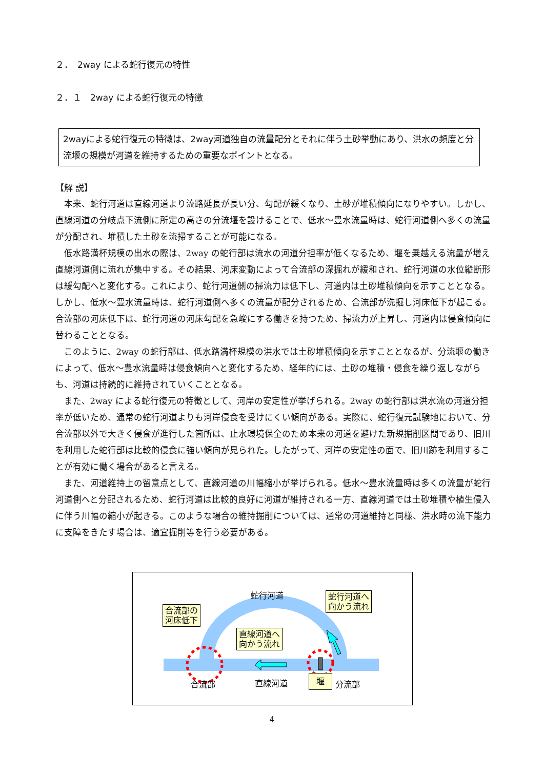２．　2way による蛇行復元の特性
２．１　2way による蛇行復元の特徴
2wayによる蛇行復元の特徴は、2way河道独自の流量配分とそれに伴う土砂挙動にあり、洪水の頻度と分流堰の規模が河道を維持するための重要なポイントとなる。
【解 説】
本来、蛇行河道は直線河道より流路延長が長い分、勾配が緩くなり、土砂が堆積傾向になりやすい。しかし、直線河道の分岐点下流側に所定の高さの分流堰を設けることで、低水～豊水流量時は、蛇行河道側へ多くの流量が分配され、堆積した土砂を流掃することが可能になる。
低水路満杯規模の出水の際は、2way の蛇行部は流水の河道分担率が低くなるため、堰を乗越える流量が増え直線河道側に流れが集中する。その結果、河床変動によって合流部の深掘れが緩和され、蛇行河道の水位縦断形は緩勾配へと変化する。これにより、蛇行河道側の掃流力は低下し、河道内は土砂堆積傾向を示すこととなる。しかし、低水～豊水流量時は、蛇行河道側へ多くの流量が配分されるため、合流部が洗掘し河床低下が起こる。合流部の河床低下は、蛇行河道の河床勾配を急峻にする働きを持つため、掃流力が上昇し、河道内は侵食傾向に替わることとなる。
このように、2way の蛇行部は、低水路満杯規模の洪水では土砂堆積傾向を示すこととなるが、分流堰の働きによって、低水～豊水流量時は侵食傾向へと変化するため、経年的には、土砂の堆積・侵食を繰り返しながらも、河道は持続的に維持されていくこととなる。
また、2way による蛇行復元の特徴として、河岸の安定性が挙げられる。2way の蛇行部は洪水流の河道分担率が低いため、通常の蛇行河道よりも河岸侵食を受けにくい傾向がある。実際に、蛇行復元試験地において、分合流部以外で大きく侵食が進行した箇所は、止水環境保全のため本来の河道を避けた新規掘削区間であり、旧川を利用した蛇行部は比較的侵食に強い傾向が見られた。したがって、河岸の安定性の面で、旧川跡を利用することが有効に働く場合があると言える。
また、河道維持上の留意点として、直線河道の川幅縮小が挙げられる。低水～豊水流量時は多くの流量が蛇行河道側へと分配されるため、蛇行河道は比較的良好に河道が維持される一方、直線河道では土砂堆積や植生侵入に伴う川幅の縮小が起きる。このような場合の維持掘削については、通常の河道維持と同様、洪水時の流下能力に支障をきたす場合は、適宜掘削等を行う必要がある。
蛇行河道
合流部の
河床低下
蛇行河道へ
向かう流れ
直線河道へ
向かう流れ
合流部 直線河道 堰 分流部
4